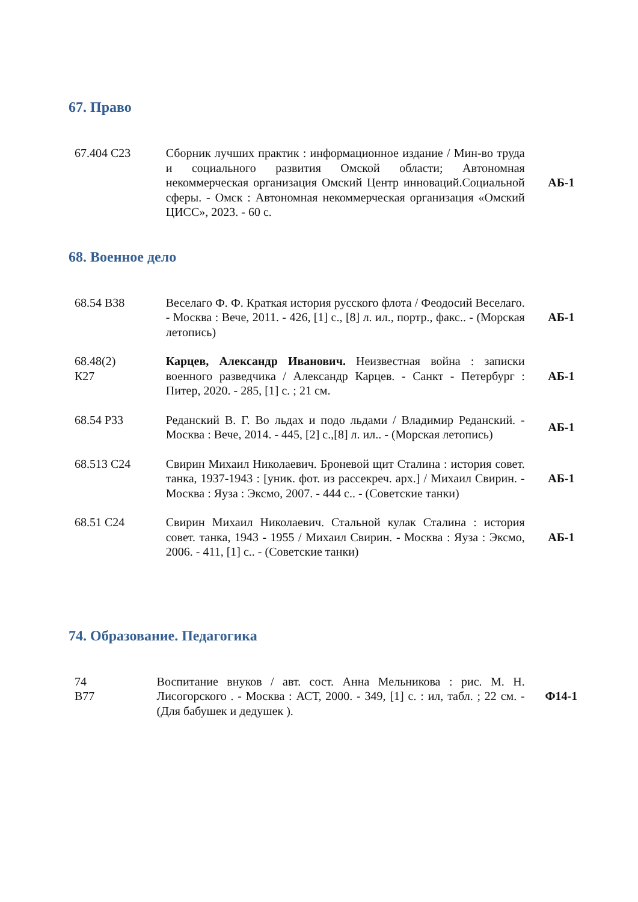67. Право
| 67.404 С23 | Сборник лучших практик : информационное издание / Мин-во труда и социального развития Омской области; Автономная некоммерческая организация Омский Центр инноваций.Социальной сферы. - Омск : Автономная некоммерческая организация «Омский ЦИСС», 2023. - 60 с. | АБ-1 |
68. Военное дело
| 68.54 В38 | Веселаго Ф. Ф. Краткая история русского флота / Феодосий Веселаго. - Москва : Вече, 2011. - 426, [1] с., [8] л. ил., портр., факс.. - (Морская летопись) | АБ-1 |
| 68.48(2) К27 | Карцев, Александр Иванович. Неизвестная война : записки военного разведчика / Александр Карцев. - Санкт - Петербург : Питер, 2020. - 285, [1] с. ; 21 см. | АБ-1 |
| 68.54 Р33 | Реданский В. Г. Во льдах и подо льдами / Владимир Реданский. - Москва : Вече, 2014. - 445, [2] с.,[8] л. ил.. - (Морская летопись) | АБ-1 |
| 68.513 С24 | Свирин Михаил Николаевич. Броневой щит Сталина : история совет. танка, 1937-1943 : [уник. фот. из рассекреч. арх.] / Михаил Свирин. - Москва : Яуза : Эксмо, 2007. - 444 с.. - (Советские танки) | АБ-1 |
| 68.51 С24 | Свирин Михаил Николаевич. Стальной кулак Сталина : история совет. танка, 1943 - 1955 / Михаил Свирин. - Москва : Яуза : Эксмо, 2006. - 411, [1] с.. - (Советские танки) | АБ-1 |
74. Образование. Педагогика
| 74 В77 | Воспитание внуков / авт. сост. Анна Мельникова : рис. М. Н. Лисогорского . - Москва : АСТ, 2000. - 349, [1] с. : ил, табл. ; 22 см. - (Для бабушек и дедушек ). | Ф14-1 |